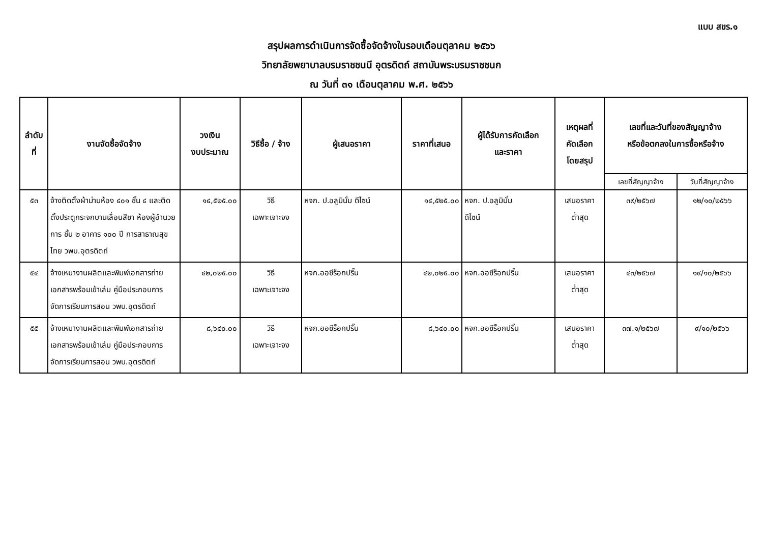แบบ สขร.๑
สรุปผลการดำเนินการจัดซื้อจัดจ้างในรอบเดือนตุลาคม ๒๕๖๖
วิทยาลัยพยาบาลบรมราชชนนี อุตรดิตถ์ สถาบันพระบรมราชชนก
ณ วันที่ ๓๑ เดือนตุลาคม พ.ศ. ๒๕๖๖
| ลำดับที่ | งานจัดซื้อจัดจ้าง | วงเงิน งบประมาณ | วิธีซื้อ / จ้าง | ผู้เสนอราคา | ราคาที่เสนอ | ผู้ได้รับการคัดเลือก และราคา | เหตุผลที่ คัดเลือก โดยสรุป | เลขที่และวันที่ของสัญญาจ้าง หรือข้อตกลงในการซื้อหรือจ้าง | |
| --- | --- | --- | --- | --- | --- | --- | --- | --- | --- |
| | | | | | | | | เลขที่สัญญาจ้าง | วันที่สัญญาจ้าง |
| ๕๓ | จ้างติดตั้งผ้าม่านห้อง ๔๐๑ ชั้น ๔ และติดตั้งประตูกระจกบานเลื่อนสีชา ห้องผู้อำนวยการ ชั้น ๒ อาคาร ๑๐๐ ปี การสาธาณสุขไทย วพบ.อุตรดิตถ์ | ๑๔,๕๒๕.๐๐ | วิธี เฉพาะเจาะจง | หจก. ป.อลูมินั่ม ดีไซน์ | ๑๔,๕๒๕.๐๐ | หจก. ป.อลูมินั่ม ดีไซน์ | เสนอราคา ต่ำสุด | ๓๙/๒๕๖๗ | ๑๒/๑๐/๒๕๖๖ |
| ๕๔ | จ้างเหมางานผลิตและพิมพ์เอกสารถ่ายเอกสารพร้อมเข้าเล่ม คู่มือประกอบการจัดการเรียนการสอน วพบ.อุตรดิตถ์ | ๔๒,๐๒๕.๐๐ | วิธี เฉพาะเจาะจง | หจก.ออซีร็อกปริ๊น | ๔๒,๐๒๕.๐๐ | หจก.ออซีร็อกปริ๊น | เสนอราคา ต่ำสุด | ๔๓/๒๕๖๗ | ๑๙/๑๐/๒๕๖๖ |
| ๕๕ | จ้างเหมางานผลิตและพิมพ์เอกสารถ่ายเอกสารพร้อมเข้าเล่ม คู่มือประกอบการจัดการเรียนการสอน วพบ.อุตรดิตถ์ | ๘,๖๔๐.๐๐ | วิธี เฉพาะเจาะจง | หจก.ออซีร็อกปริ๊น | ๘,๖๔๐.๐๐ | หจก.ออซีร็อกปริ๊น | เสนอราคา ต่ำสุด | ๓๗.๑/๒๕๖๗ | ๙/๑๐/๒๕๖๖ |